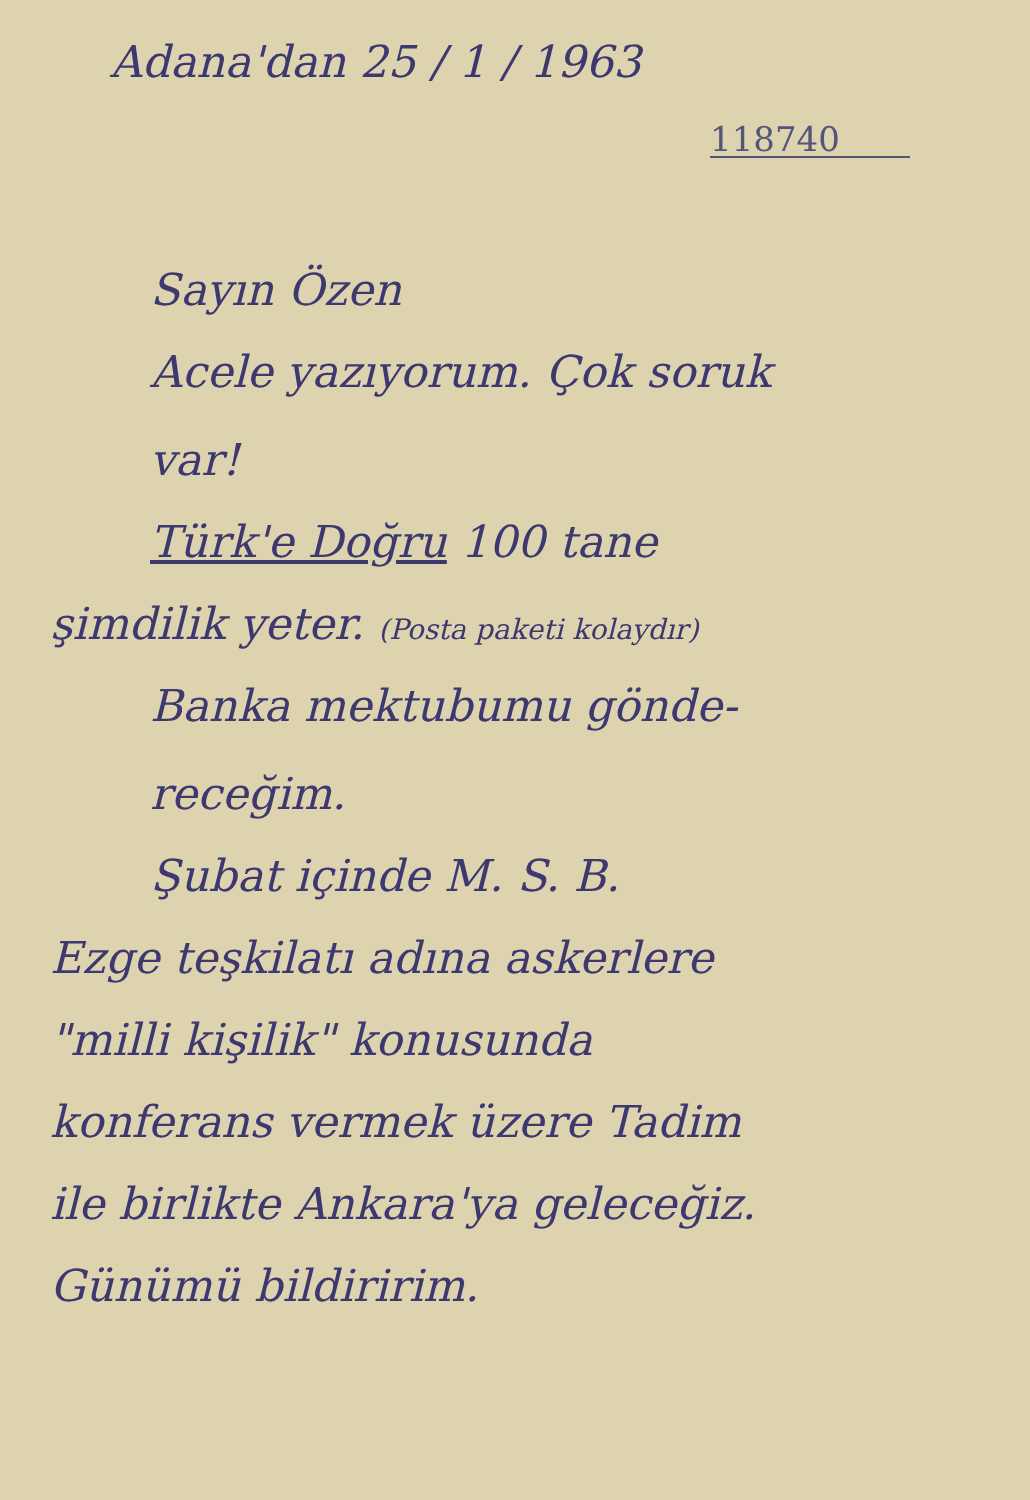Adana'dan 25 / 1 / 1963
118740
Sayın Özen
Acele yazıyorum. Çok soruk
var!
Türk'e Doğru 100 tane
şimdilik yeter. (Posta paketi kolaydır)
Banka mektubumu gönde-
receğim.
Şubat içinde M. S. B.
Ezge teşkilatı adına askerlere
"milli kişilik" konusunda
konferans vermek üzere Tadim
ile birlikte Ankara'ya geleceğiz.
Günümü bildiririm.